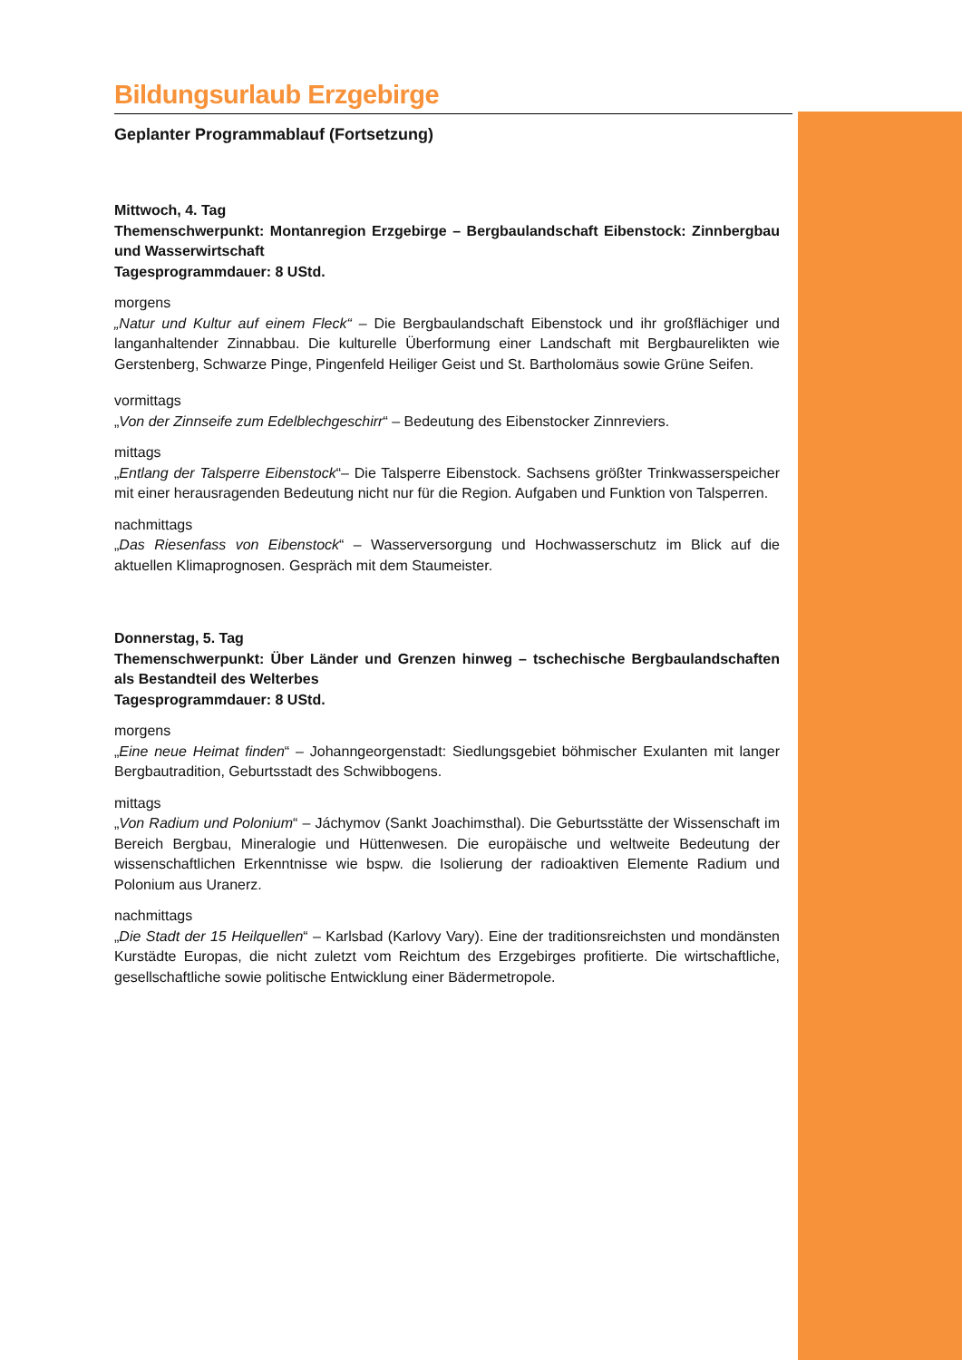Bildungsurlaub Erzgebirge
Geplanter Programmablauf (Fortsetzung)
Mittwoch, 4. Tag
Themenschwerpunkt: Montanregion Erzgebirge – Bergbaulandschaft Eibenstock: Zinnbergbau und Wasserwirtschaft
Tagesprogrammdauer: 8 UStd.
morgens
„Natur und Kultur auf einem Fleck“ – Die Bergbaulandschaft Eibenstock und ihr großflächiger und langanhaltender Zinnabbau. Die kulturelle Überformung einer Landschaft mit Bergbaurelikten wie Gerstenberg, Schwarze Pinge, Pingenfeld Heiliger Geist und St. Bartholomäus sowie Grüne Seifen.
vormittags
„Von der Zinnseife zum Edelblechgeschirr“ – Bedeutung des Eibenstocker Zinnreviers.
mittags
„Entlang der Talsperre Eibenstock“– Die Talsperre Eibenstock. Sachsens größter Trinkwasserspeicher mit einer herausragenden Bedeutung nicht nur für die Region. Aufgaben und Funktion von Talsperren.
nachmittags
„Das Riesenfass von Eibenstock“ – Wasserversorgung und Hochwasserschutz im Blick auf die aktuellen Klimaprognosen. Gespräch mit dem Staumeister.
Donnerstag, 5. Tag
Themenschwerpunkt: Über Länder und Grenzen hinweg – tschechische Bergbaulandschaften als Bestandteil des Welterbes
Tagesprogrammdauer: 8 UStd.
morgens
„Eine neue Heimat finden“ – Johanngeorgenstadt: Siedlungsgebiet böhmischer Exulanten mit langer Bergbautradition, Geburtsstadt des Schwibbogens.
mittags
„Von Radium und Polonium“ – Jáchymov (Sankt Joachimsthal). Die Geburtsstätte der Wissenschaft im Bereich Bergbau, Mineralogie und Hüttenwesen. Die europäische und weltweite Bedeutung der wissenschaftlichen Erkenntnisse wie bspw. die Isolierung der radioaktiven Elemente Radium und Polonium aus Uranerz.
nachmittags
„Die Stadt der 15 Heilquellen“ – Karlsbad (Karlovy Vary). Eine der traditionsreichsten und mondänsten Kurstädte Europas, die nicht zuletzt vom Reichtum des Erzgebirges profitierte. Die wirtschaftliche, gesellschaftliche sowie politische Entwicklung einer Bädermetropole.